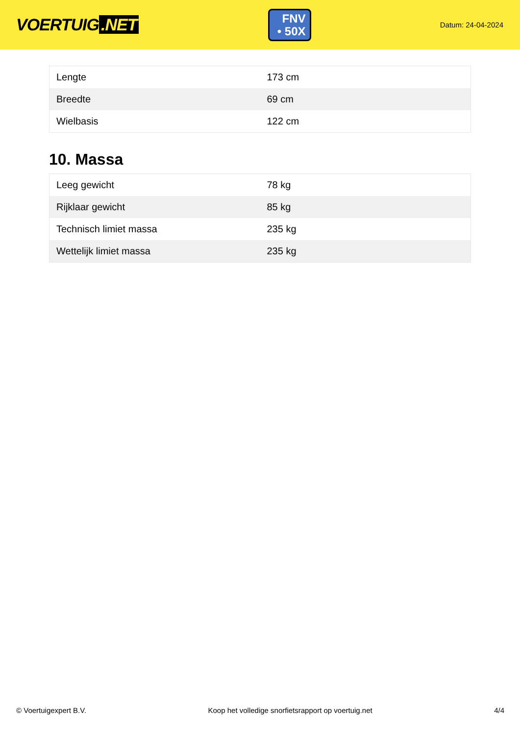VOERTUIG.NET
FNV
• 50X
Datum: 24-04-2024
| Lengte | 173 cm |
| Breedte | 69 cm |
| Wielbasis | 122 cm |
10. Massa
| Leeg gewicht | 78 kg |
| Rijklaar gewicht | 85 kg |
| Technisch limiet massa | 235 kg |
| Wettelijk limiet massa | 235 kg |
© Voertuigexpert B.V. Koop het volledige snorfietsrapport op voertuig.net 4/4